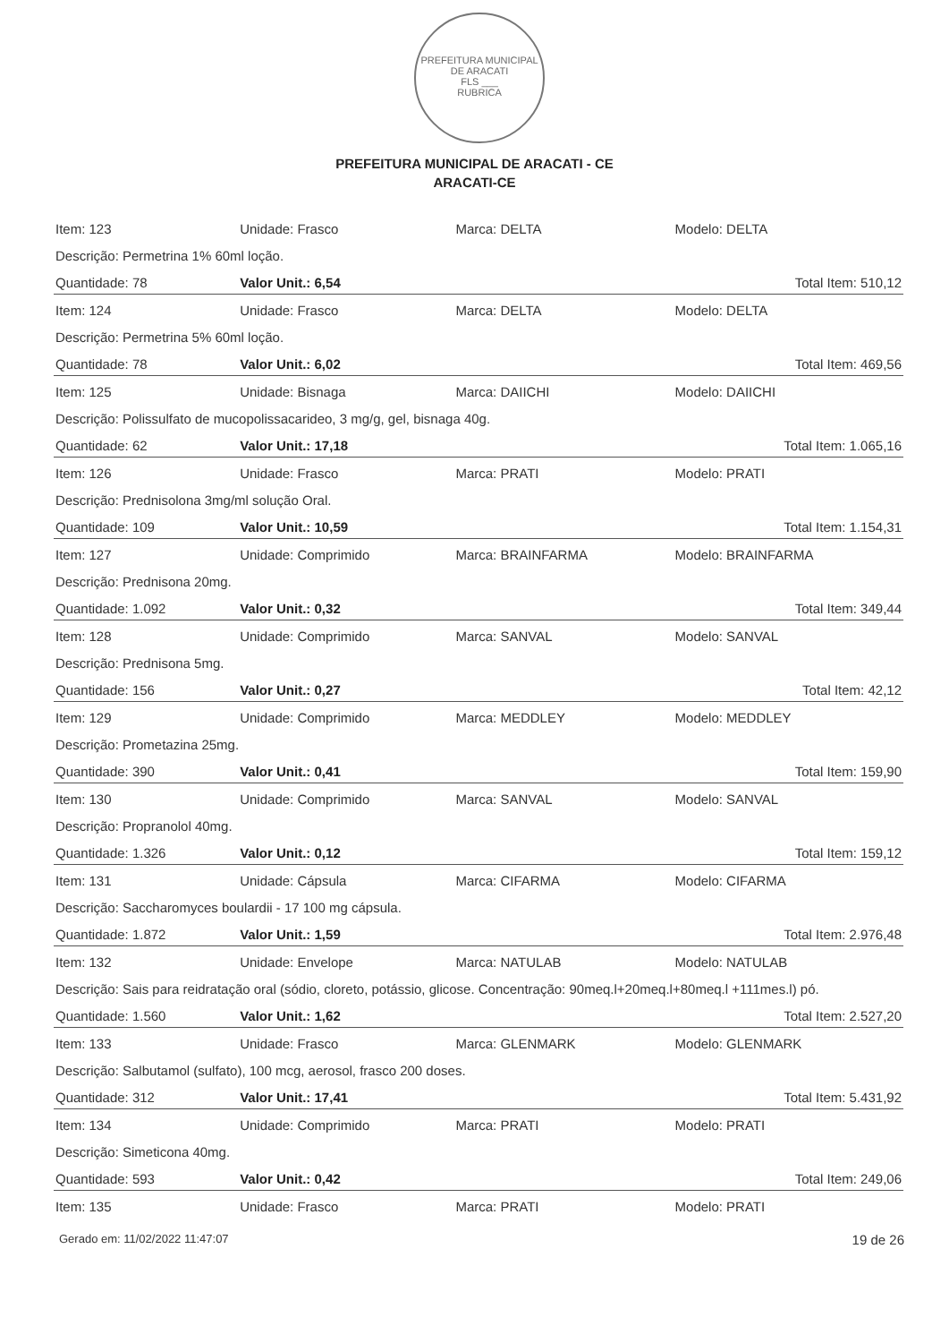PREFEITURA MUNICIPAL DE ARACATI
FLS ___
RUBRICA
PREFEITURA MUNICIPAL DE ARACATI - CE
ARACATI-CE
| Item: 123 | Unidade: Frasco | Marca: DELTA | Modelo: DELTA |
| Descrição: Permetrina 1% 60ml loção. | | | |
| Quantidade: 78 | Valor Unit.: 6,54 | | Total Item: 510,12 |
| Item: 124 | Unidade: Frasco | Marca: DELTA | Modelo: DELTA |
| Descrição: Permetrina 5% 60ml loção. | | | |
| Quantidade: 78 | Valor Unit.: 6,02 | | Total Item: 469,56 |
| Item: 125 | Unidade: Bisnaga | Marca: DAIICHI | Modelo: DAIICHI |
| Descrição: Polissulfato de mucopolissacarideo, 3 mg/g, gel, bisnaga 40g. | | | |
| Quantidade: 62 | Valor Unit.: 17,18 | | Total Item: 1.065,16 |
| Item: 126 | Unidade: Frasco | Marca: PRATI | Modelo: PRATI |
| Descrição: Prednisolona 3mg/ml solução Oral. | | | |
| Quantidade: 109 | Valor Unit.: 10,59 | | Total Item: 1.154,31 |
| Item: 127 | Unidade: Comprimido | Marca: BRAINFARMA | Modelo: BRAINFARMA |
| Descrição: Prednisona 20mg. | | | |
| Quantidade: 1.092 | Valor Unit.: 0,32 | | Total Item: 349,44 |
| Item: 128 | Unidade: Comprimido | Marca: SANVAL | Modelo: SANVAL |
| Descrição: Prednisona 5mg. | | | |
| Quantidade: 156 | Valor Unit.: 0,27 | | Total Item: 42,12 |
| Item: 129 | Unidade: Comprimido | Marca: MEDDLEY | Modelo: MEDDLEY |
| Descrição: Prometazina 25mg. | | | |
| Quantidade: 390 | Valor Unit.: 0,41 | | Total Item: 159,90 |
| Item: 130 | Unidade: Comprimido | Marca: SANVAL | Modelo: SANVAL |
| Descrição: Propranolol 40mg. | | | |
| Quantidade: 1.326 | Valor Unit.: 0,12 | | Total Item: 159,12 |
| Item: 131 | Unidade: Cápsula | Marca: CIFARMA | Modelo: CIFARMA |
| Descrição: Saccharomyces boulardii - 17 100 mg cápsula. | | | |
| Quantidade: 1.872 | Valor Unit.: 1,59 | | Total Item: 2.976,48 |
| Item: 132 | Unidade: Envelope | Marca: NATULAB | Modelo: NATULAB |
| Descrição: Sais para reidratação oral (sódio, cloreto, potássio, glicose. Concentração: 90meq.l+20meq.l+80meq.l +111mes.l) pó. | | | |
| Quantidade: 1.560 | Valor Unit.: 1,62 | | Total Item: 2.527,20 |
| Item: 133 | Unidade: Frasco | Marca: GLENMARK | Modelo: GLENMARK |
| Descrição: Salbutamol (sulfato), 100 mcg, aerosol, frasco 200 doses. | | | |
| Quantidade: 312 | Valor Unit.: 17,41 | | Total Item: 5.431,92 |
| Item: 134 | Unidade: Comprimido | Marca: PRATI | Modelo: PRATI |
| Descrição: Simeticona 40mg. | | | |
| Quantidade: 593 | Valor Unit.: 0,42 | | Total Item: 249,06 |
| Item: 135 | Unidade: Frasco | Marca: PRATI | Modelo: PRATI |
Gerado em: 11/02/2022 11:47:07 19 de 26